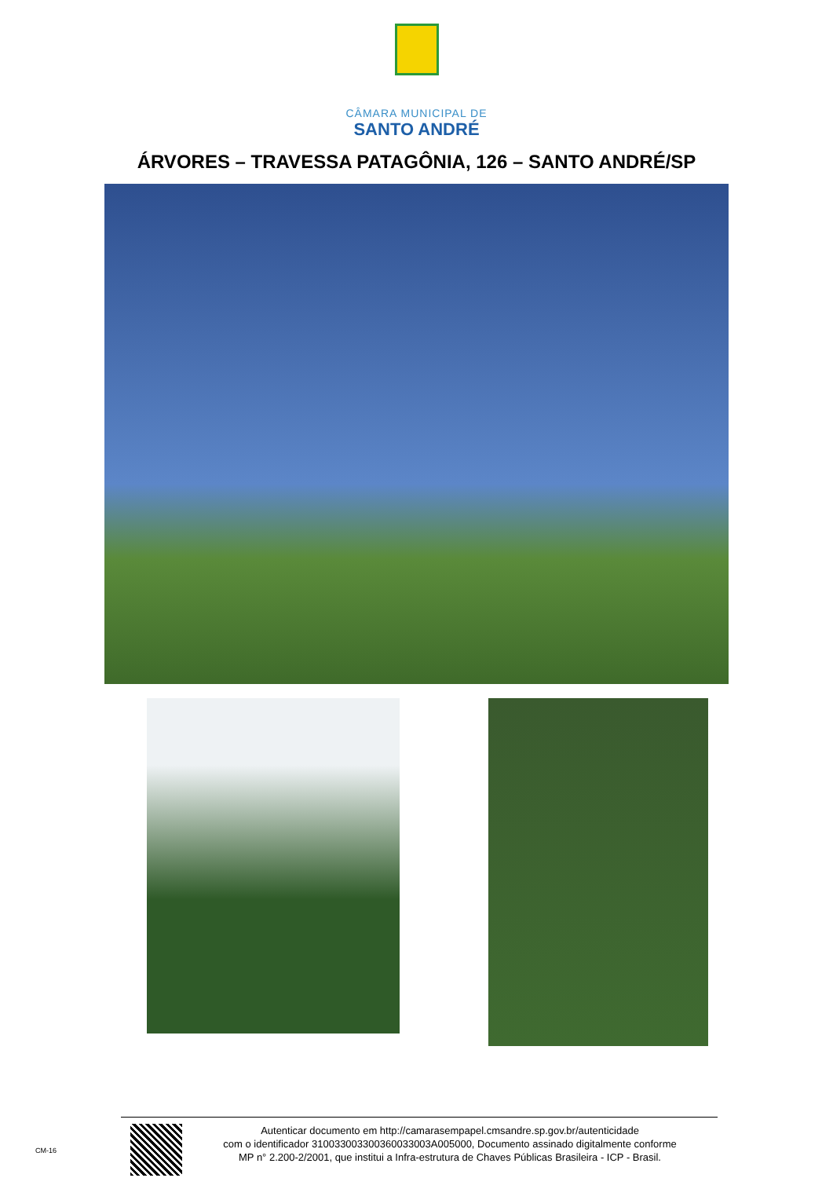CÂMARA MUNICIPAL DE
SANTO ANDRÉ
ÁRVORES – TRAVESSA PATAGÔNIA, 126 – SANTO ANDRÉ/SP
CM-16
Autenticar documento em http://camarasempapel.cmsandre.sp.gov.br/autenticidade
com o identificador 310033003300360033003A005000, Documento assinado digitalmente conforme
MP n° 2.200-2/2001, que institui a Infra-estrutura de Chaves Públicas Brasileira - ICP - Brasil.